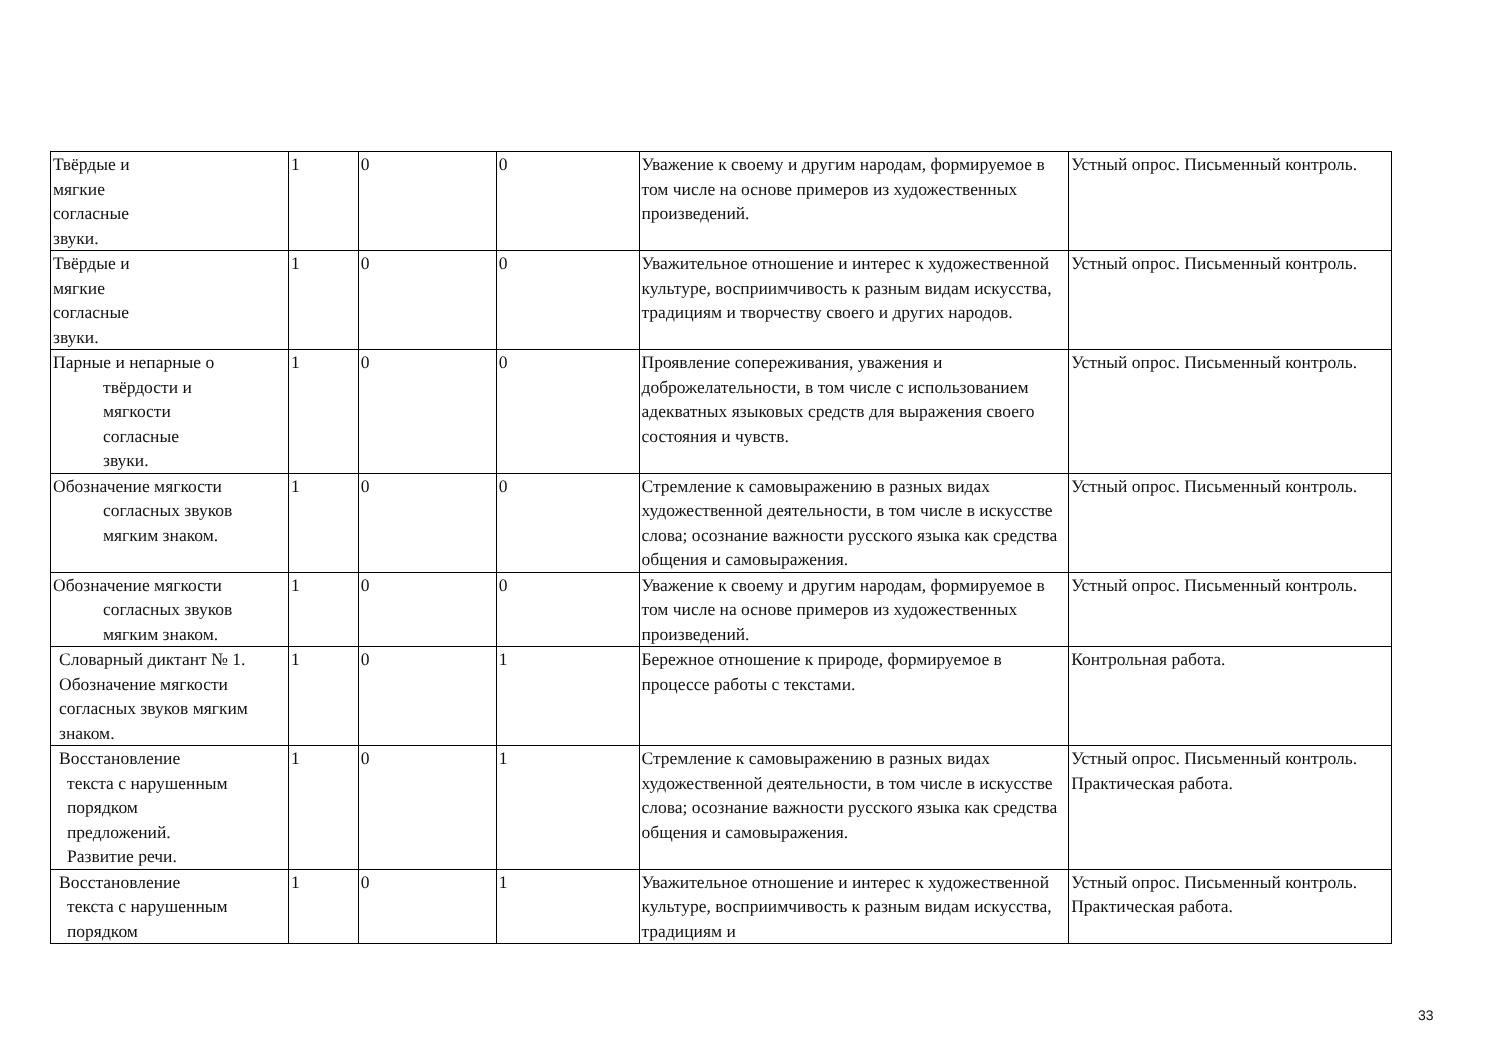| Твёрдые и мягкие согласные звуки. | 1 | 0 | 0 | Уважение к своему и другим народам, формируемое в том числе на основе примеров из художественных произведений. | Устный опрос. Письменный контроль. |
| Твёрдые и мягкие согласные звуки. | 1 | 0 | 0 | Уважительное отношение и интерес к художественной культуре, восприимчивость к разным видам искусства, традициям и творчеству своего и других народов. | Устный опрос. Письменный контроль. |
| Парные и непарные о твёрдости и мягкости согласные звуки. | 1 | 0 | 0 | Проявление сопереживания, уважения и доброжелательности, в том числе с использованием адекватных языковых средств для выражения своего состояния и чувств. | Устный опрос. Письменный контроль. |
| Обозначение мягкости согласных звуков мягким знаком. | 1 | 0 | 0 | Стремление к самовыражению в разных видах художественной деятельности, в том числе в искусстве слова; осознание важности русского языка как средства общения и самовыражения. | Устный опрос. Письменный контроль. |
| Обозначение мягкости согласных звуков мягким знаком. | 1 | 0 | 0 | Уважение к своему и другим народам, формируемое в том числе на основе примеров из художественных произведений. | Устный опрос. Письменный контроль. |
| Словарный диктант № 1. Обозначение мягкости согласных звуков мягким знаком. | 1 | 0 | 1 | Бережное отношение к природе, формируемое в процессе работы с текстами. | Контрольная работа. |
| Восстановление текста с нарушенным порядком предложений. Развитие речи. | 1 | 0 | 1 | Стремление к самовыражению в разных видах художественной деятельности, в том числе в искусстве слова; осознание важности русского языка как средства общения и самовыражения. | Устный опрос. Письменный контроль. Практическая работа. |
| Восстановление текста с нарушенным порядком | 1 | 0 | 1 | Уважительное отношение и интерес к художественной культуре, восприимчивость к разным видам искусства, традициям и | Устный опрос. Письменный контроль. Практическая работа. |
33